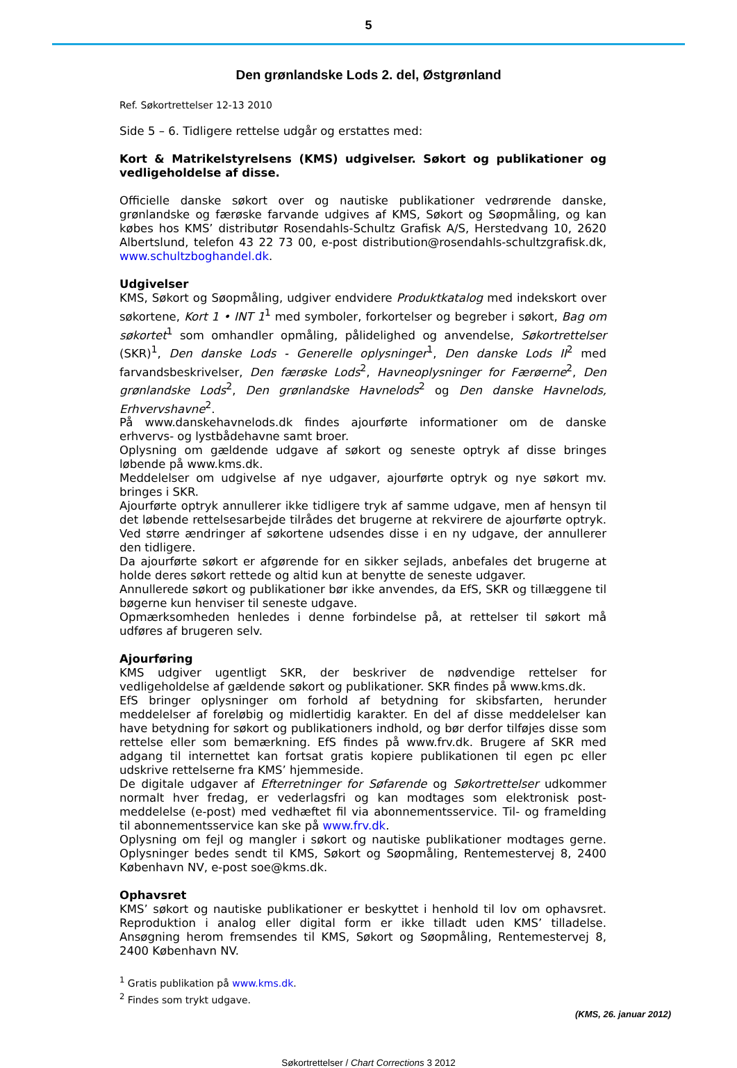5
Den grønlandske Lods 2. del, Østgrønland
Ref. Søkortrettelser 12-13 2010
Side 5 – 6. Tidligere rettelse udgår og erstattes med:
Kort & Matrikelstyrelsens (KMS) udgivelser. Søkort og publikationer og vedligeholdelse af disse.
Officielle danske søkort over og nautiske publikationer vedrørende danske, grønlandske og færøske farvande udgives af KMS, Søkort og Søopmåling, og kan købes hos KMS’ distributør Rosendahls-Schultz Grafisk A/S, Herstedvang 10, 2620 Albertslund, telefon 43 22 73 00, e-post distribution@rosendahls-schultzgrafisk.dk, www.schultzboghandel.dk.
Udgivelser
KMS, Søkort og Søopmåling, udgiver endvidere Produktkatalog med indekskort over søkortene, Kort 1 • INT 1<sup>1</sup> med symboler, forkortelser og begreber i søkort, Bag om søkortet<sup>1</sup> som omhandler opmåling, pålidelighed og anvendelse, Søkortrettelser (SKR)<sup>1</sup>, Den danske Lods - Generelle oplysninger<sup>1</sup>, Den danske Lods II<sup>2</sup> med farvandsbeskrivelser, Den færøske Lods<sup>2</sup>, Havneoplysninger for Færøerne<sup>2</sup>, Den grønlandske Lods<sup>2</sup>, Den grønlandske Havnelods<sup>2</sup> og Den danske Havnelods, Erhvervshavne<sup>2</sup>.
På www.danskehavnelods.dk findes ajourførte informationer om de danske erhvervs- og lystbådehavne samt broer.
Oplysning om gældende udgave af søkort og seneste optryk af disse bringes løbende på www.kms.dk.
Meddelelser om udgivelse af nye udgaver, ajourførte optryk og nye søkort mv. bringes i SKR.
Ajourførte optryk annullerer ikke tidligere tryk af samme udgave, men af hensyn til det løbende rettelsesarbejde tilrådes det brugerne at rekvirere de ajourførte optryk. Ved større ændringer af søkortene udsendes disse i en ny udgave, der annullerer den tidligere.
Da ajourførte søkort er afgørende for en sikker sejlads, anbefales det brugerne at holde deres søkort rettede og altid kun at benytte de seneste udgaver.
Annullerede søkort og publikationer bør ikke anvendes, da EfS, SKR og tillæggene til bøgerne kun henviser til seneste udgave.
Opmærksomheden henledes i denne forbindelse på, at rettelser til søkort må udføres af brugeren selv.
Ajourføring
KMS udgiver ugentligt SKR, der beskriver de nødvendige rettelser for vedligeholdelse af gældende søkort og publikationer. SKR findes på www.kms.dk.
EfS bringer oplysninger om forhold af betydning for skibsfarten, herunder meddelelser af foreløbig og midlertidig karakter. En del af disse meddelelser kan have betydning for søkort og publikationers indhold, og bør derfor tilføjes disse som rettelse eller som bemærkning. EfS findes på www.frv.dk. Brugere af SKR med adgang til internettet kan fortsat gratis kopiere publikationen til egen pc eller udskrive rettelserne fra KMS’ hjemmeside.
De digitale udgaver af Efterretninger for Søfarende og Søkortrettelser udkommer normalt hver fredag, er vederlagsfri og kan modtages som elektronisk post-meddelelse (e-post) med vedhæftet fil via abonnementsservice. Til- og framelding til abonnementsservice kan ske på www.frv.dk.
Oplysning om fejl og mangler i søkort og nautiske publikationer modtages gerne. Oplysninger bedes sendt til KMS, Søkort og Søopmåling, Rentemestervej 8, 2400 København NV, e-post soe@kms.dk.
Ophavsret
KMS’ søkort og nautiske publikationer er beskyttet i henhold til lov om ophavsret. Reproduktion i analog eller digital form er ikke tilladt uden KMS’ tilladelse. Ansøgning herom fremsendes til KMS, Søkort og Søopmåling, Rentemestervej 8, 2400 København NV.
<sup>1</sup> Gratis publikation på www.kms.dk.
<sup>2</sup> Findes som trykt udgave.
(KMS, 26. januar 2012)
Søkortrettelser / Chart Corrections 3 2012